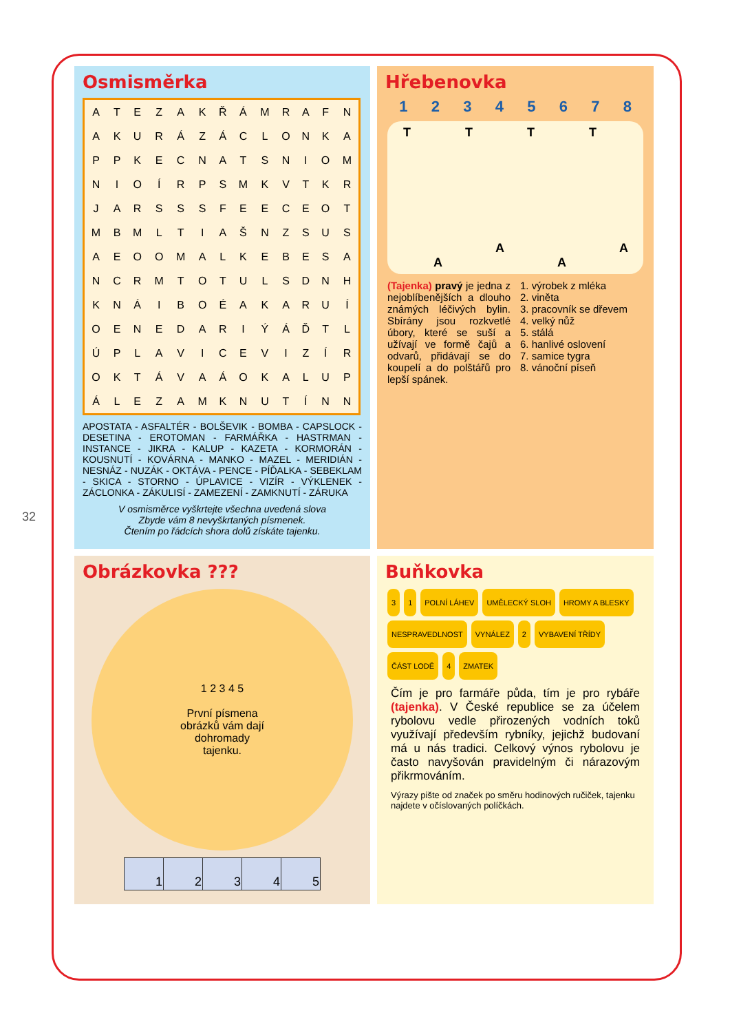32
Osmisměrka
| A | T | E | Z | A | K | Ř | Á | M | R | A | F | N |
| A | K | U | R | Á | Z | Á | C | L | O | N | K | A |
| P | P | K | E | C | N | A | T | S | N | I | O | M |
| N | I | O | Í | R | P | S | M | K | V | T | K | R |
| J | A | R | S | S | S | F | E | E | C | E | O | T |
| M | B | M | L | T | I | A | Š | N | Z | S | U | S |
| A | E | O | O | M | A | L | K | E | B | E | S | A |
| N | C | R | M | T | O | T | U | L | S | D | N | H |
| K | N | Á | I | B | O | É | A | K | A | R | U | Í |
| O | E | N | E | D | A | R | I | Ý | Á | Ď | T | L |
| Ú | P | L | A | V | I | C | E | V | I | Z | Í | R |
| O | K | T | Á | V | A | Á | O | K | A | L | U | P |
| Á | L | E | Z | A | M | K | N | U | T | Í | N | N |
APOSTATA - ASFALTÉR - BOLŠEVIK - BOMBA - CAPSLOCK - DESETINA - EROTOMAN - FARMÁŘKA - HASTRMAN - INSTANCE - JIKRA - KALUP - KAZETA - KORMORÁN - KOUSNUTÍ - KOVÁRNA - MANKO - MAZEL - MERIDIÁN - NESNÁZ - NUZÁK - OKTÁVA - PENCE - PÍĎALKA - SEBEKLAM - SKICA - STORNO - ÚPLAVICE - VIZÍR - VÝKLENEK - ZÁCLONKA - ZÁKULISÍ - ZAMEZENÍ - ZAMKNUTÍ - ZÁRUKA
V osmisměrce vyškrtejte všechna uvedená slova
Zbyde vám 8 nevyškrtaných písmenek.
Čtením po řádcích shora dolů získáte tajenku.
Hřebenovka
1 2 3 4 5 6 7 8
T
A T
A T
A T
A
(Tajenka) pravý je jedna z nejoblíbenějších a dlouho známých léčivých bylin. Sbírány jsou rozkvetlé úbory, které se suší a užívají ve formě čajů a odvarů, přidávají se do koupelí a do polštářů pro lepší spánek.
1. výrobek z mléka
2. viněta
3. pracovník se dřevem
4. velký nůž
5. stálá
6. hanlivé oslovení
7. samice tygra
8. vánoční píseň
Obrázkovka ???
1 2 3 4 5
První písmena
obrázků vám dají
dohromady
tajenku.
| 1 | 2 | 3 | 4 | 5 |
Buňkovka
3 1 POLNÍ LÁHEV UMĚLECKÝ SLOH HROMY A BLESKY NESPRAVEDLNOST VYNÁLEZ 2 VYBAVENÍ TŘÍDY ČÁST LODĚ 4 ZMATEK
Čím je pro farmáře půda, tím je pro rybáře (tajenka). V České republice se za účelem rybolovu vedle přirozených vodních toků využívají především rybníky, jejichž budovaní má u nás tradici. Celkový výnos rybolovu je často navyšován pravidelným či nárazovým přikrmováním.
Výrazy pište od značek po směru hodinových ručiček, tajenku najdete v očíslovaných políčkách.